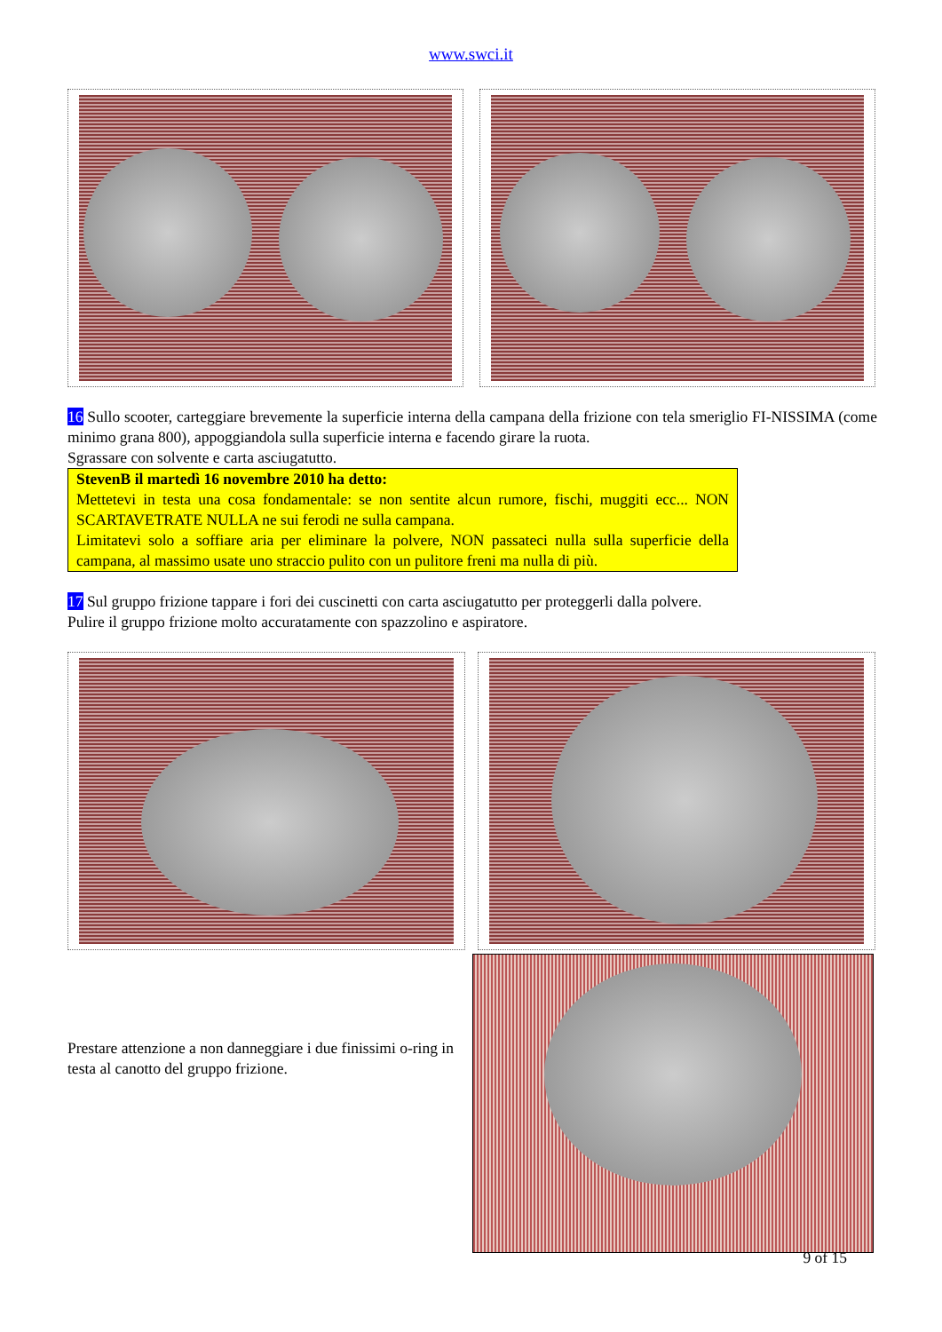www.swci.it
16 Sullo scooter, carteggiare brevemente la superficie interna della campana della frizione con tela smeriglio FI-NISSIMA (come minimo grana 800), appoggiandola sulla superficie interna e facendo girare la ruota.
Sgrassare con solvente e carta asciugatutto.
StevenB il martedì 16 novembre 2010 ha detto:
Mettetevi in testa una cosa fondamentale: se non sentite alcun rumore, fischi, muggiti ecc... NON SCARTAVETRATE NULLA ne sui ferodi ne sulla campana.
Limitatevi solo a soffiare aria per eliminare la polvere, NON passateci nulla sulla superficie della campana, al massimo usate uno straccio pulito con un pulitore freni ma nulla di più.
17 Sul gruppo frizione tappare i fori dei cuscinetti con carta asciugatutto per proteggerli dalla polvere.
Pulire il gruppo frizione molto accuratamente con spazzolino e aspiratore.
Prestare attenzione a non danneggiare i due finissimi o-ring in testa al canotto del gruppo frizione.
9 of 15